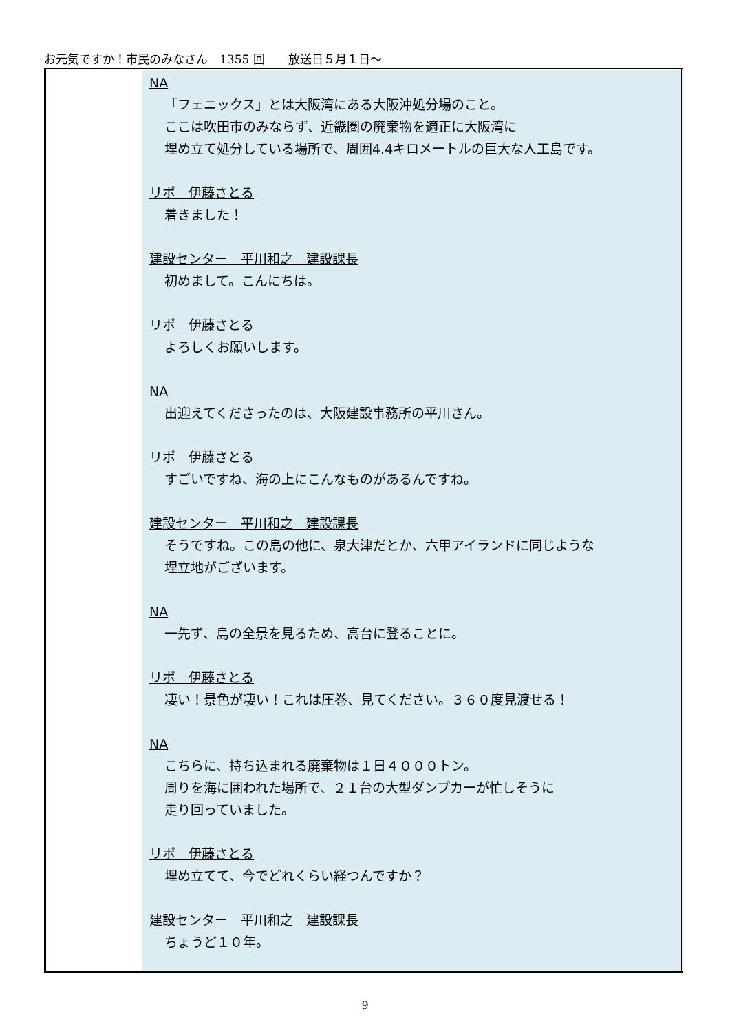お元気ですか！市民のみなさん　1355 回　　放送日５月１日～
| | NA 「フェニックス」とは大阪湾にある大阪沖処分場のこと。 ここは吹田市のみならず、近畿圏の廃棄物を適正に大阪湾に 埋め立て処分している場所で、周囲4.4キロメートルの巨大な人工島です。 リポ 伊藤さとる 着きました！ 建設センター 平川和之 建設課長 初めまして。こんにちは。 リポ 伊藤さとる よろしくお願いします。 NA 出迎えてくださったのは、大阪建設事務所の平川さん。 リポ 伊藤さとる すごいですね、海の上にこんなものがあるんですね。 建設センター 平川和之 建設課長 そうですね。この島の他に、泉大津だとか、六甲アイランドに同じような 埋立地がございます。 NA 一先ず、島の全景を見るため、高台に登ることに。 リポ 伊藤さとる 凄い！景色が凄い！これは圧巻、見てください。３６０度見渡せる！ NA こちらに、持ち込まれる廃棄物は１日４０００トン。 周りを海に囲われた場所で、２１台の大型ダンプカーが忙しそうに 走り回っていました。 リポ 伊藤さとる 埋め立てて、今でどれくらい経つんですか？ 建設センター 平川和之 建設課長 ちょうど１０年。 |
9